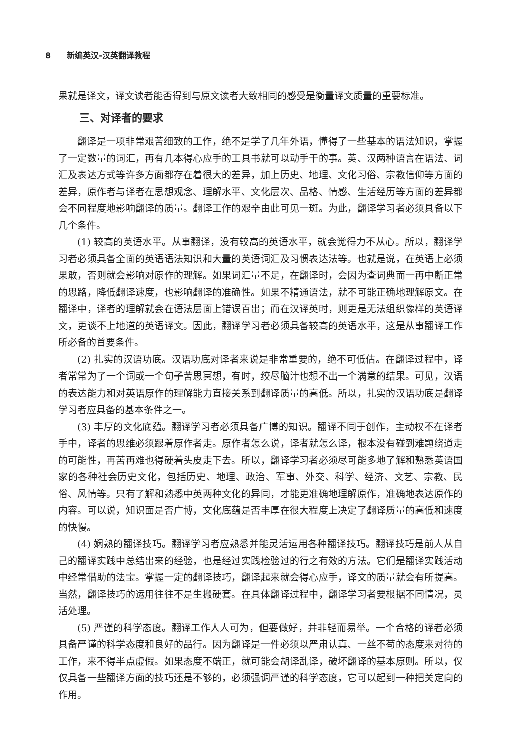8 新编英汉-汉英翻译教程
果就是译文，译文读者能否得到与原文读者大致相同的感受是衡量译文质量的重要标准。
三、对译者的要求
翻译是一项非常艰苦细致的工作，绝不是学了几年外语，懂得了一些基本的语法知识，掌握了一定数量的词汇，再有几本得心应手的工具书就可以动手干的事。英、汉两种语言在语法、词汇及表达方式等许多方面都存在着很大的差异，加上历史、地理、文化习俗、宗教信仰等方面的差异，原作者与译者在思想观念、理解水平、文化层次、品格、情感、生活经历等方面的差异都会不同程度地影响翻译的质量。翻译工作的艰辛由此可见一斑。为此，翻译学习者必须具备以下几个条件。
(1) 较高的英语水平。从事翻译，没有较高的英语水平，就会觉得力不从心。所以，翻译学习者必须具备全面的英语语法知识和大量的英语词汇及习惯表达法等。也就是说，在英语上必须果敢，否则就会影响对原作的理解。如果词汇量不足，在翻译时，会因为查词典而一再中断正常的思路，降低翻译速度，也影响翻译的准确性。如果不精通语法，就不可能正确地理解原文。在翻译中，译者的理解就会在语法层面上错误百出；而在汉译英时，则更是无法组织像样的英语译文，更谈不上地道的英语译文。因此，翻译学习者必须具备较高的英语水平，这是从事翻译工作所必备的首要条件。
(2) 扎实的汉语功底。汉语功底对译者来说是非常重要的，绝不可低估。在翻译过程中，译者常常为了一个词或一个句子苦思冥想，有时，绞尽脑汁也想不出一个满意的结果。可见，汉语的表达能力和对英语原作的理解能力直接关系到翻译质量的高低。所以，扎实的汉语功底是翻译学习者应具备的基本条件之一。
(3) 丰厚的文化底蕴。翻译学习者必须具备广博的知识。翻译不同于创作，主动权不在译者手中，译者的思维必须跟着原作者走。原作者怎么说，译者就怎么译，根本没有碰到难题绕道走的可能性，再苦再难也得硬着头皮走下去。所以，翻译学习者必须尽可能多地了解和熟悉英语国家的各种社会历史文化，包括历史、地理、政治、军事、外交、科学、经济、文艺、宗教、民俗、风情等。只有了解和熟悉中英两种文化的异同，才能更准确地理解原作，准确地表达原作的内容。可以说，知识面是否广博，文化底蕴是否丰厚在很大程度上决定了翻译质量的高低和速度的快慢。
(4) 娴熟的翻译技巧。翻译学习者应熟悉并能灵活运用各种翻译技巧。翻译技巧是前人从自己的翻译实践中总结出来的经验，也是经过实践检验过的行之有效的方法。它们是翻译实践活动中经常借助的法宝。掌握一定的翻译技巧，翻译起来就会得心应手，译文的质量就会有所提高。当然，翻译技巧的运用往往不是生搬硬套。在具体翻译过程中，翻译学习者要根据不同情况，灵活处理。
(5) 严谨的科学态度。翻译工作人人可为，但要做好，并非轻而易举。一个合格的译者必须具备严谨的科学态度和良好的品行。因为翻译是一件必须以严肃认真、一丝不苟的态度来对待的工作，来不得半点虚假。如果态度不端正，就可能会胡译乱译，破坏翻译的基本原则。所以，仅仅具备一些翻译方面的技巧还是不够的，必须强调严谨的科学态度，它可以起到一种把关定向的作用。